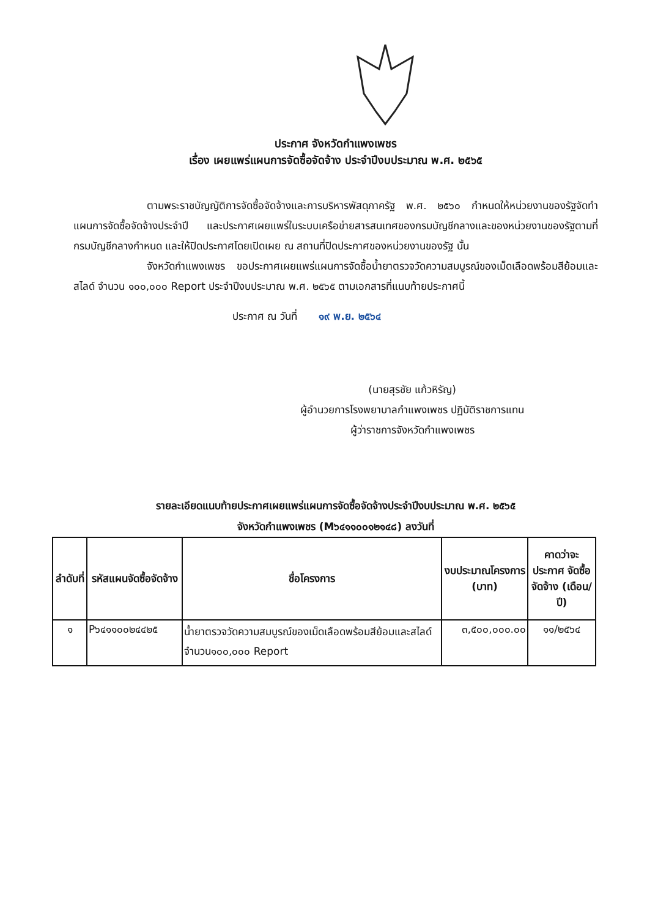ประกาศ จังหวัดกำแพงเพชร
เรื่อง เผยแพร่แผนการจัดซื้อจัดจ้าง ประจำปีงบประมาณ พ.ศ. ๒๕๖๕
ตามพระราชบัญญัติการจัดซื้อจัดจ้างและการบริหารพัสดุภาครัฐ พ.ศ. ๒๕๖๐ กำหนดให้หน่วยงานของรัฐจัดทำแผนการจัดซื้อจัดจ้างประจำปี และประกาศเผยแพร่ในระบบเครือข่ายสารสนเทศของกรมบัญชีกลางและของหน่วยงานของรัฐตามที่กรมบัญชีกลางกำหนด และให้ปิดประกาศโดยเปิดเผย ณ สถานที่ปิดประกาศของหน่วยงานของรัฐ นั้น
จังหวัดกำแพงเพชร ขอประกาศเผยแพร่แผนการจัดซื้อน้ำยาตรวจวัดความสมบูรณ์ของเม็ดเลือดพร้อมสีย้อมและสไลด์ จำนวน ๑๐๐,๐๐๐ Report ประจำปีงบประมาณ พ.ศ. ๒๕๖๕ ตามเอกสารที่แนบท้ายประกาศนี้
ประกาศ ณ วันที่ ๑๙ พ.ย. ๒๕๖๔
(นายสุรชัย แก้วหิรัญ)
ผู้อำนวยการโรงพยาบาลกำแพงเพชร ปฏิบัติราชการแทน
ผู้ว่าราชการจังหวัดกำแพงเพชร
รายละเอียดแนบท้ายประกาศเผยแพร่แผนการจัดซื้อจัดจ้างประจำปีงบประมาณ พ.ศ. ๒๕๖๕
จังหวัดกำแพงเพชร (M๖๔๑๑๐๐๑๒๑๔๘) ลงวันที่
| ลำดับที่ | รหัสแผนจัดซื้อจัดจ้าง | ชื่อโครงการ | งบประมาณโครงการ (บาท) | คาดว่าจะประกาศ จัดซื้อจัดจ้าง (เดือน/ปี) |
| --- | --- | --- | --- | --- |
| ๑ | P๖๔๑๑๐๐๒๔๔๒๕ | น้ำยาตรวจวัดความสมบูรณ์ของเม็ดเลือดพร้อมสีย้อมและสไลด์ จำนวน๑๐๐,๐๐๐ Report | ๓,๕๐๐,๐๐๐.๐๐ | ๑๑/๒๕๖๔ |